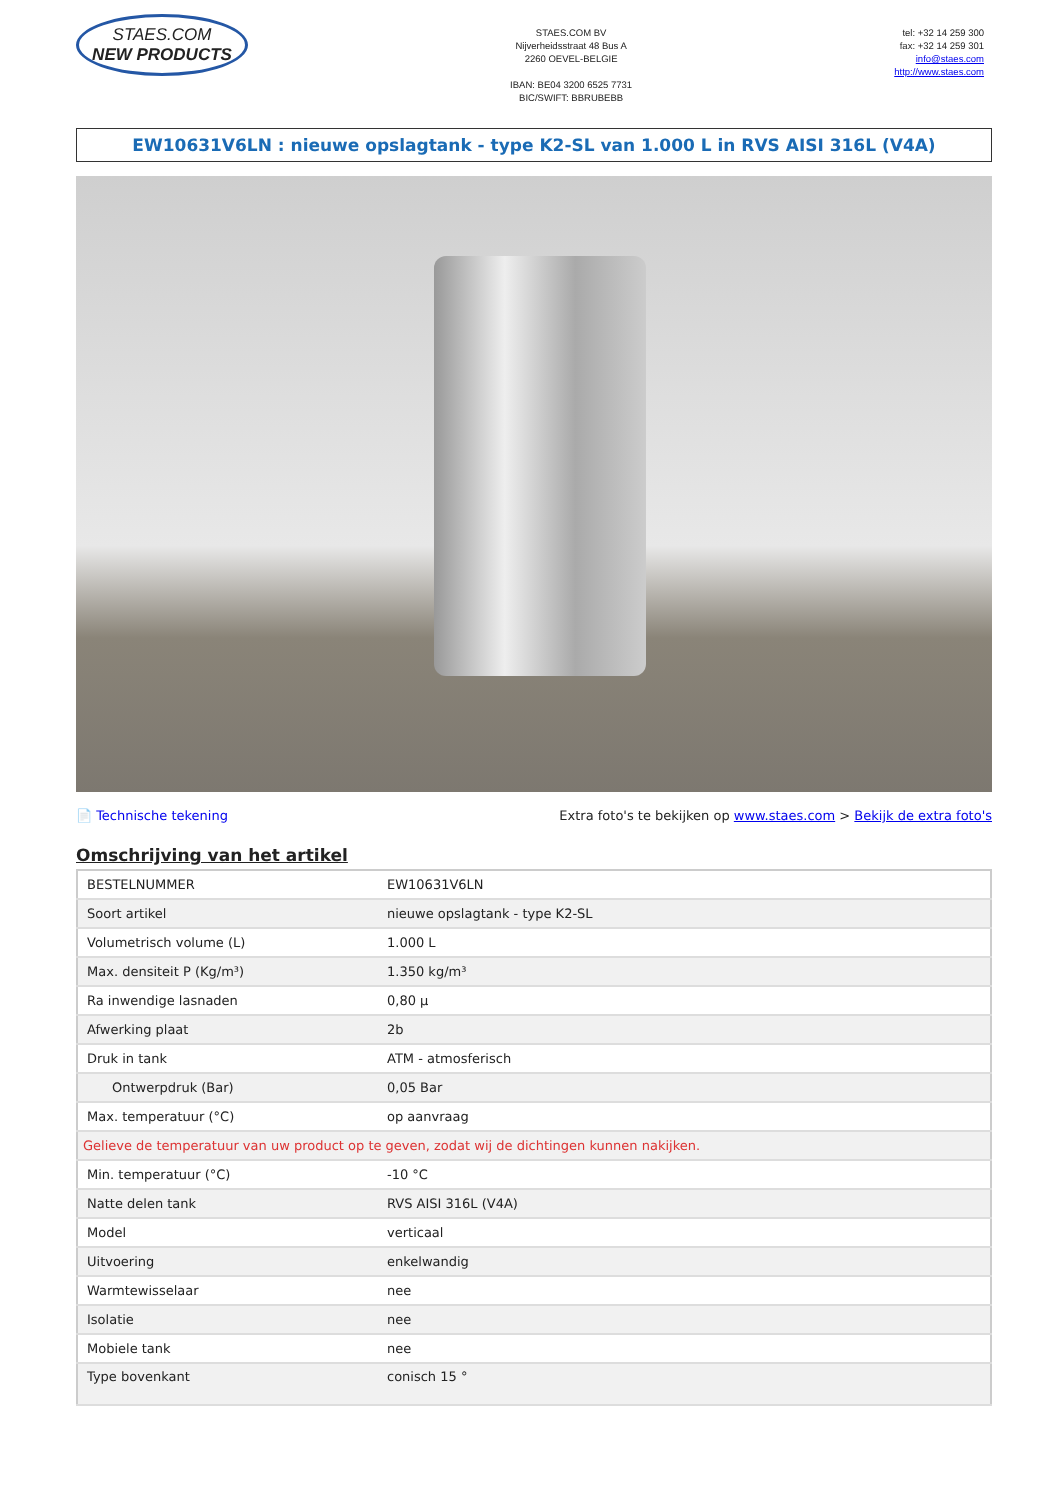STAES.COM
NEW PRODUCTS
STAES.COM BV
Nijverheidsstraat 48 Bus A
2260 OEVEL-BELGIE
IBAN: BE04 3200 6525 7731
BIC/SWIFT: BBRUBEBB
tel: +32 14 259 300
fax: +32 14 259 301
info@staes.com
http://www.staes.com
EW10631V6LN : nieuwe opslagtank - type K2-SL van 1.000 L in RVS AISI 316L (V4A)
📄 Technische tekening Extra foto's te bekijken op www.staes.com > Bekijk de extra foto's
Omschrijving van het artikel
| BESTELNUMMER | EW10631V6LN |
| Soort artikel | nieuwe opslagtank - type K2-SL |
| Volumetrisch volume (L) | 1.000 L |
| Max. densiteit P (Kg/m³) | 1.350 kg/m³ |
| Ra inwendige lasnaden | 0,80 µ |
| Afwerking plaat | 2b |
| Druk in tank | ATM - atmosferisch |
| Ontwerpdruk (Bar) | 0,05 Bar |
| Max. temperatuur (°C) | op aanvraag |
| Gelieve de temperatuur van uw product op te geven, zodat wij de dichtingen kunnen nakijken. | |
| Min. temperatuur (°C) | -10 °C |
| Natte delen tank | RVS AISI 316L (V4A) |
| Model | verticaal |
| Uitvoering | enkelwandig |
| Warmtewisselaar | nee |
| Isolatie | nee |
| Mobiele tank | nee |
| Type bovenkant | conisch 15 ° |